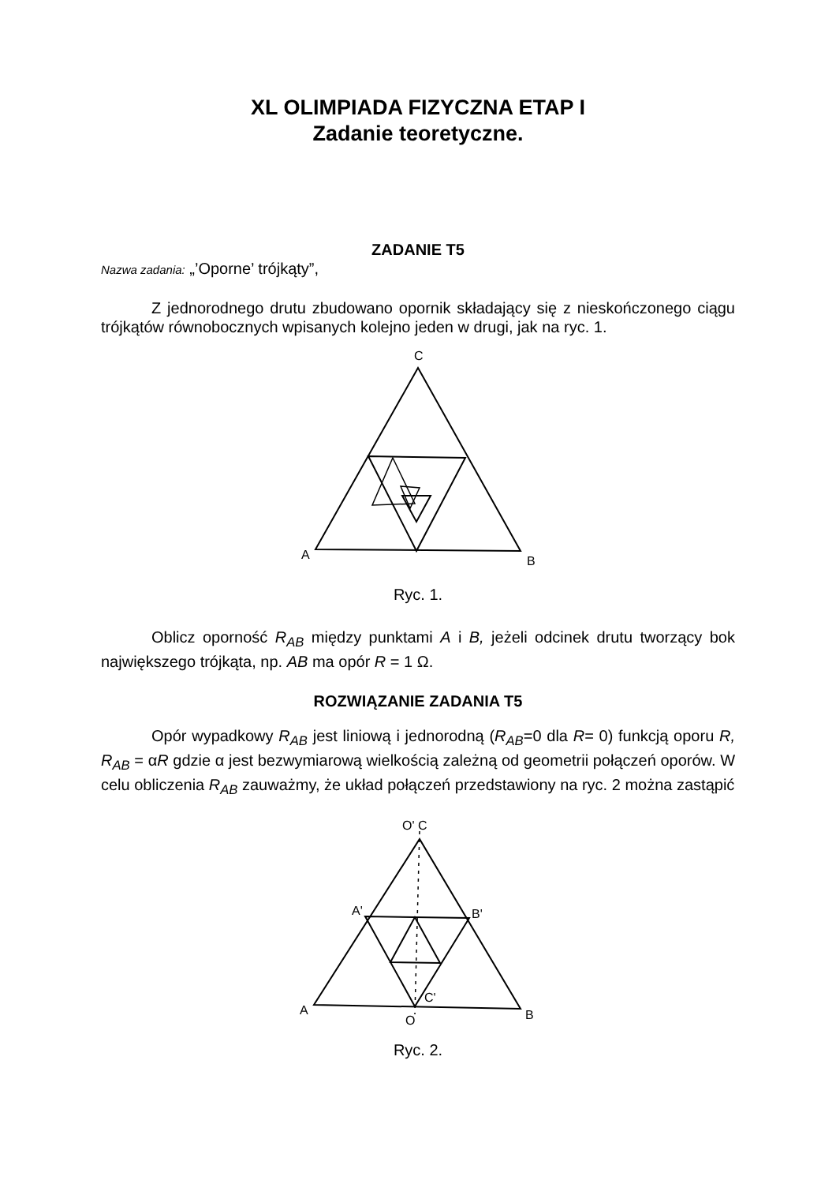XL OLIMPIADA FIZYCZNA ETAP I
Zadanie teoretyczne.
ZADANIE T5
Nazwa zadania: „’Oporne’ trójkąty”,
Z jednorodnego drutu zbudowano opornik składający się z nieskończonego ciągu trójkątów równobocznych wpisanych kolejno jeden w drugi, jak na ryc. 1.
C
A
B
Ryc. 1.
Oblicz oporność R<sub>AB</sub> między punktami A i B, jeżeli odcinek drutu tworzący bok największego trójkąta, np. AB ma opór R = 1 Ω.
ROZWIĄZANIE ZADANIA T5
Opór wypadkowy R<sub>AB</sub> jest liniową i jednorodną (R<sub>AB</sub>=0 dla R= 0) funkcją oporu R, R<sub>AB</sub> = αR gdzie α jest bezwymiarową wielkością zależną od geometrii połączeń oporów. W celu obliczenia R<sub>AB</sub> zauważmy, że układ połączeń przedstawiony na ryc. 2 można zastąpić
O' C
A'
B'
C'
A
O
B
Ryc. 2.